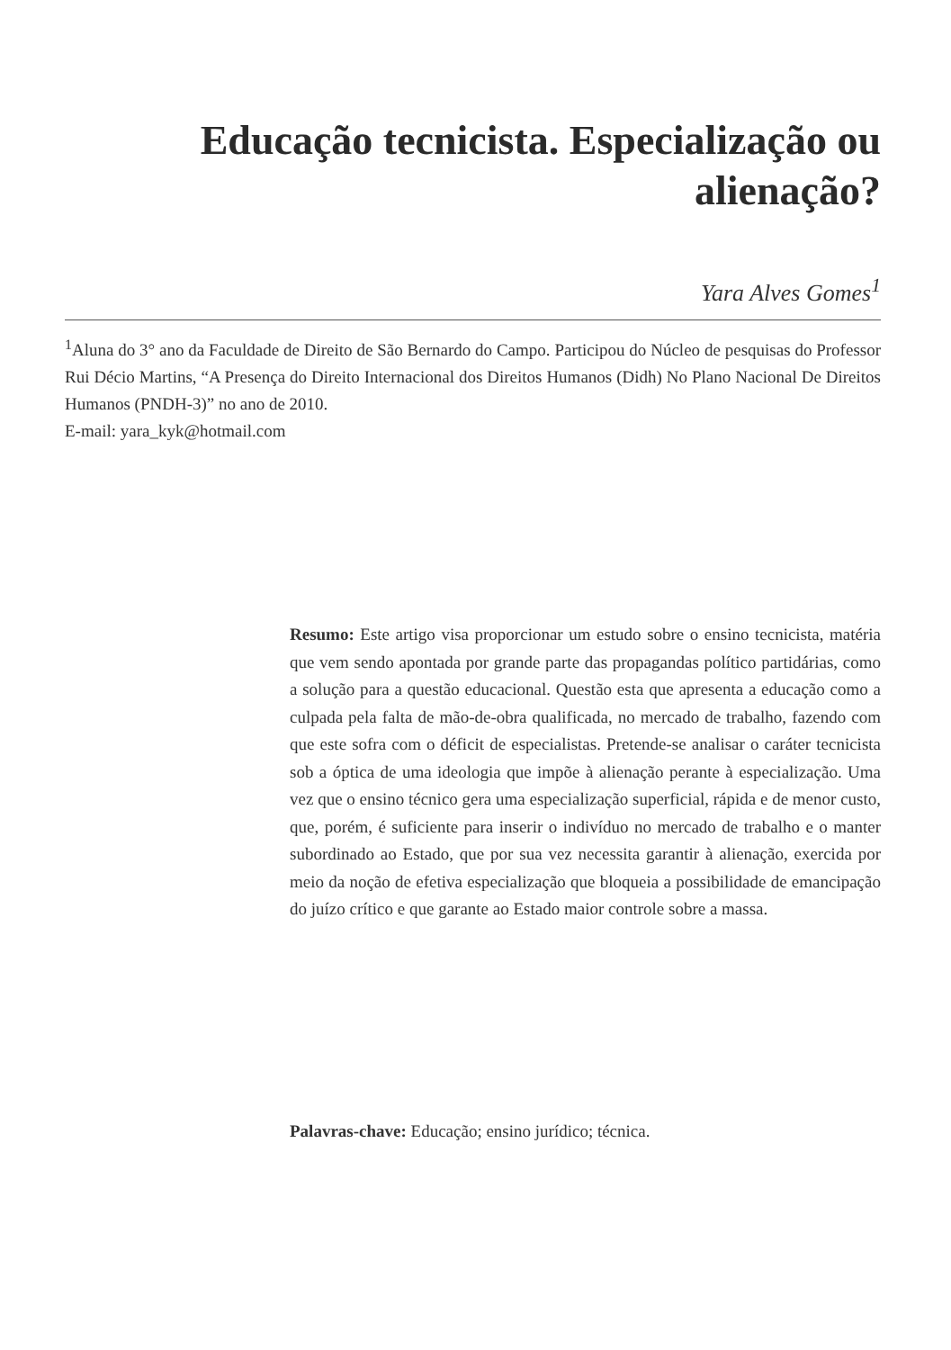Educação tecnicista. Especialização ou alienação?
Yara Alves Gomes<sup>1</sup>
<sup>1</sup> Aluna do 3° ano da Faculdade de Direito de São Bernardo do Campo. Participou do Núcleo de pesquisas do Professor Rui Décio Martins, “A Presença do Direito Internacional dos Direitos Humanos (Didh) No Plano Nacional De Direitos Humanos (PNDH-3)” no ano de 2010.
E-mail: yara_kyk@hotmail.com
Resumo: Este artigo visa proporcionar um estudo sobre o ensino tecnicista, matéria que vem sendo apontada por grande parte das propagandas político partidárias, como a solução para a questão educacional. Questão esta que apresenta a educação como a culpada pela falta de mão-de-obra qualificada, no mercado de trabalho, fazendo com que este sofra com o déficit de especialistas. Pretende-se analisar o caráter tecnicista sob a óptica de uma ideologia que impõe à alienação perante à especialização. Uma vez que o ensino técnico gera uma especialização superficial, rápida e de menor custo, que, porém, é suficiente para inserir o indivíduo no mercado de trabalho e o manter subordinado ao Estado, que por sua vez necessita garantir à alienação, exercida por meio da noção de efetiva especialização que bloqueia a possibilidade de emancipação do juízo crítico e que garante ao Estado maior controle sobre a massa.
Palavras-chave: Educação; ensino jurídico; técnica.